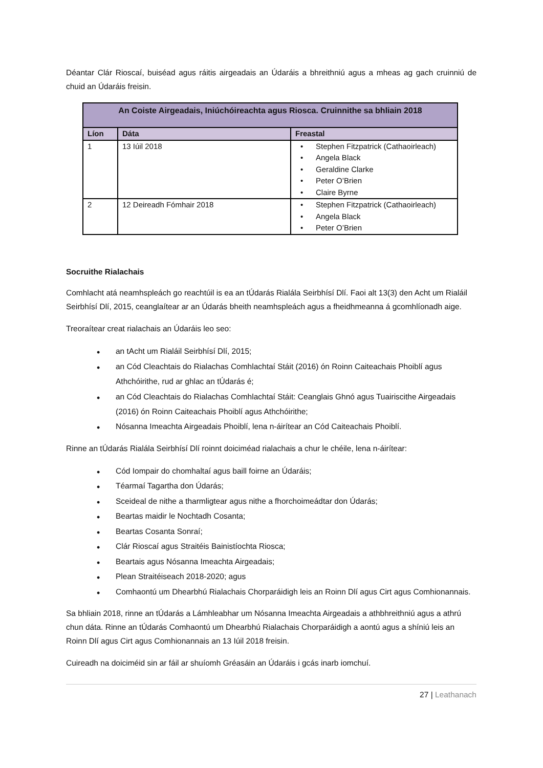Déantar Clár Rioscaí, buiséad agus ráitis airgeadais an Údaráis a bhreithniú agus a mheas ag gach cruinniú de chuid an Údaráis freisin.
| An Coiste Airgeadais, Iniúchóireachta agus Riosca. Cruinnithe sa bhliain 2018 | | |
| --- | --- | --- |
| Líon | Dáta | Freastal |
| 1 | 13 Iúil 2018 | Stephen Fitzpatrick (Cathaoirleach) Angela Black Geraldine Clarke Peter O’Brien Claire Byrne |
| 2 | 12 Deireadh Fómhair 2018 | Stephen Fitzpatrick (Cathaoirleach) Angela Black Peter O’Brien |
Socruithe Rialachais
Comhlacht atá neamhspleách go reachtúil is ea an tÚdarás Rialála Seirbhísí Dlí. Faoi alt 13(3) den Acht um Rialáil Seirbhísí Dlí, 2015, ceanglaítear ar an Údarás bheith neamhspleách agus a fheidhmeanna á gcomhlíonadh aige.
Treoraítear creat rialachais an Údaráis leo seo:
an tAcht um Rialáil Seirbhísí Dlí, 2015;
an Cód Cleachtais do Rialachas Comhlachtaí Stáit (2016) ón Roinn Caiteachais Phoiblí agus Athchóirithe, rud ar ghlac an tÚdarás é;
an Cód Cleachtais do Rialachas Comhlachtaí Stáit: Ceanglais Ghnó agus Tuairiscithe Airgeadais (2016) ón Roinn Caiteachais Phoiblí agus Athchóirithe;
Nósanna Imeachta Airgeadais Phoiblí, lena n-áirítear an Cód Caiteachais Phoiblí.
Rinne an tÚdarás Rialála Seirbhísí Dlí roinnt doiciméad rialachais a chur le chéile, lena n-áirítear:
Cód Iompair do chomhaltaí agus baill foirne an Údaráis;
Téarmaí Tagartha don Údarás;
Sceideal de nithe a tharmligtear agus nithe a fhorchoimeádtar don Údarás;
Beartas maidir le Nochtadh Cosanta;
Beartas Cosanta Sonraí;
Clár Rioscaí agus Straitéis Bainistíochta Riosca;
Beartais agus Nósanna Imeachta Airgeadais;
Plean Straitéiseach 2018-2020; agus
Comhaontú um Dhearbhú Rialachais Chorparáidigh leis an Roinn Dlí agus Cirt agus Comhionannais.
Sa bhliain 2018, rinne an tÚdarás a Lámhleabhar um Nósanna Imeachta Airgeadais a athbhreithniú agus a athrú chun dáta. Rinne an tÚdarás Comhaontú um Dhearbhú Rialachais Chorparáidigh a aontú agus a shíniú leis an Roinn Dlí agus Cirt agus Comhionannais an 13 Iúil 2018 freisin.
Cuireadh na doiciméid sin ar fáil ar shuíomh Gréasáin an Údaráis i gcás inarb iomchuí.
27 | Leathanach